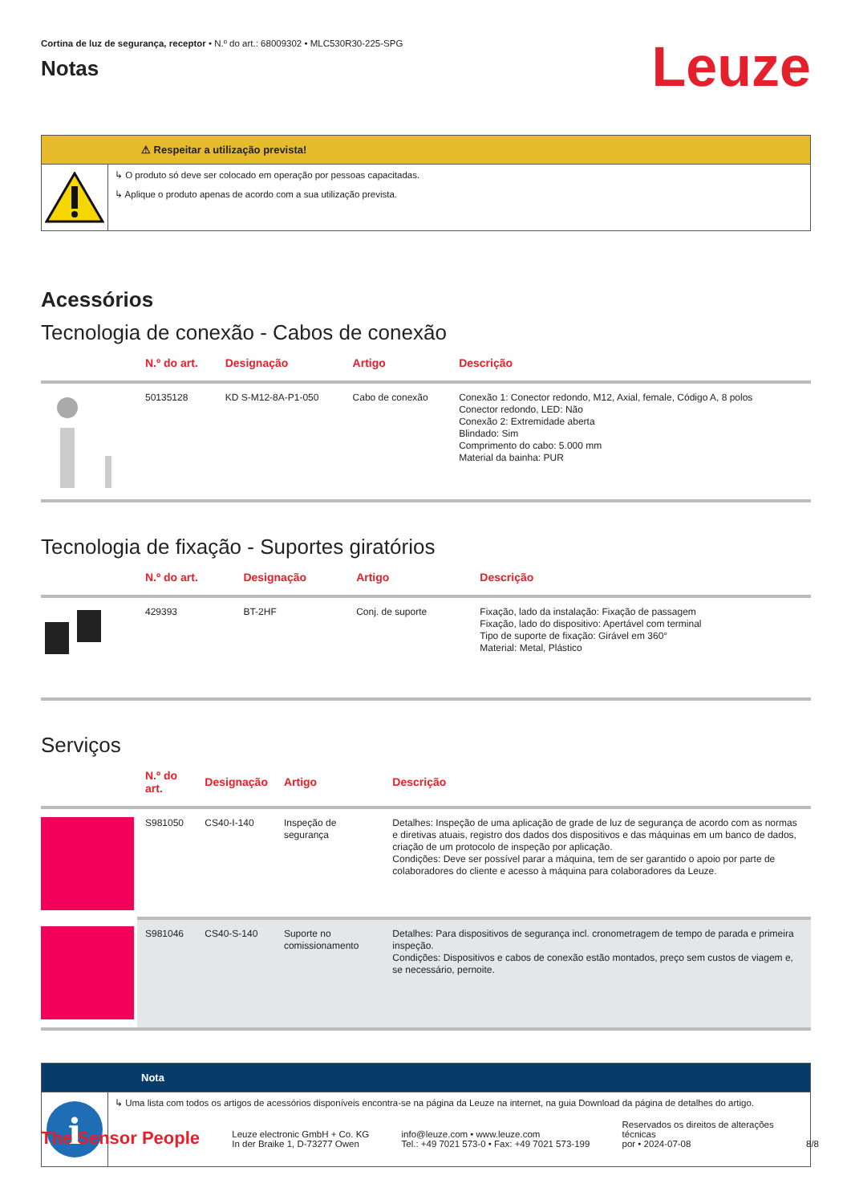Cortina de luz de segurança, receptor • N.º do art.: 68009302 • MLC530R30-225-SPG
Notas
Leuze
⚠ Respeitar a utilização prevista!
↳ O produto só deve ser colocado em operação por pessoas capacitadas.
↳ Aplique o produto apenas de acordo com a sua utilização prevista.
Acessórios
Tecnologia de conexão - Cabos de conexão
| | N.º do art. | Designação | Artigo | Descrição |
| --- | --- | --- | --- | --- |
| | 50135128 | KD S-M12-8A-P1-050 | Cabo de conexão | Conexão 1: Conector redondo, M12, Axial, female, Código A, 8 polos Conector redondo, LED: Não Conexão 2: Extremidade aberta Blindado: Sim Comprimento do cabo: 5.000 mm Material da bainha: PUR |
Tecnologia de fixação - Suportes giratórios
| | N.º do art. | Designação | Artigo | Descrição |
| --- | --- | --- | --- | --- |
| | 429393 | BT-2HF | Conj. de suporte | Fixação, lado da instalação: Fixação de passagem Fixação, lado do dispositivo: Apertável com terminal Tipo de suporte de fixação: Girável em 360° Material: Metal, Plástico |
Serviços
| | N.º do art. | Designação | Artigo | Descrição |
| --- | --- | --- | --- | --- |
| | S981050 | CS40-I-140 | Inspeção de segurança | Detalhes: Inspeção de uma aplicação de grade de luz de segurança de acordo com as normas e diretivas atuais, registro dos dados dos dispositivos e das máquinas em um banco de dados, criação de um protocolo de inspeção por aplicação. Condições: Deve ser possível parar a máquina, tem de ser garantido o apoio por parte de colaboradores do cliente e acesso à máquina para colaboradores da Leuze. |
| | S981046 | CS40-S-140 | Suporte no comissionamento | Detalhes: Para dispositivos de segurança incl. cronometragem de tempo de parada e primeira inspeção. Condições: Dispositivos e cabos de conexão estão montados, preço sem custos de viagem e, se necessário, pernoite. |
Nota
i
↳ Uma lista com todos os artigos de acessórios disponíveis encontra-se na página da Leuze na internet, na guia Download da página de detalhes do artigo.
The Sensor People
Leuze electronic GmbH + Co. KG
In der Braike 1, D-73277 Owen
info@leuze.com • www.leuze.com
Tel.: +49 7021 573-0 • Fax: +49 7021 573-199
Reservados os direitos de alterações
técnicas
por • 2024-07-08
8/8